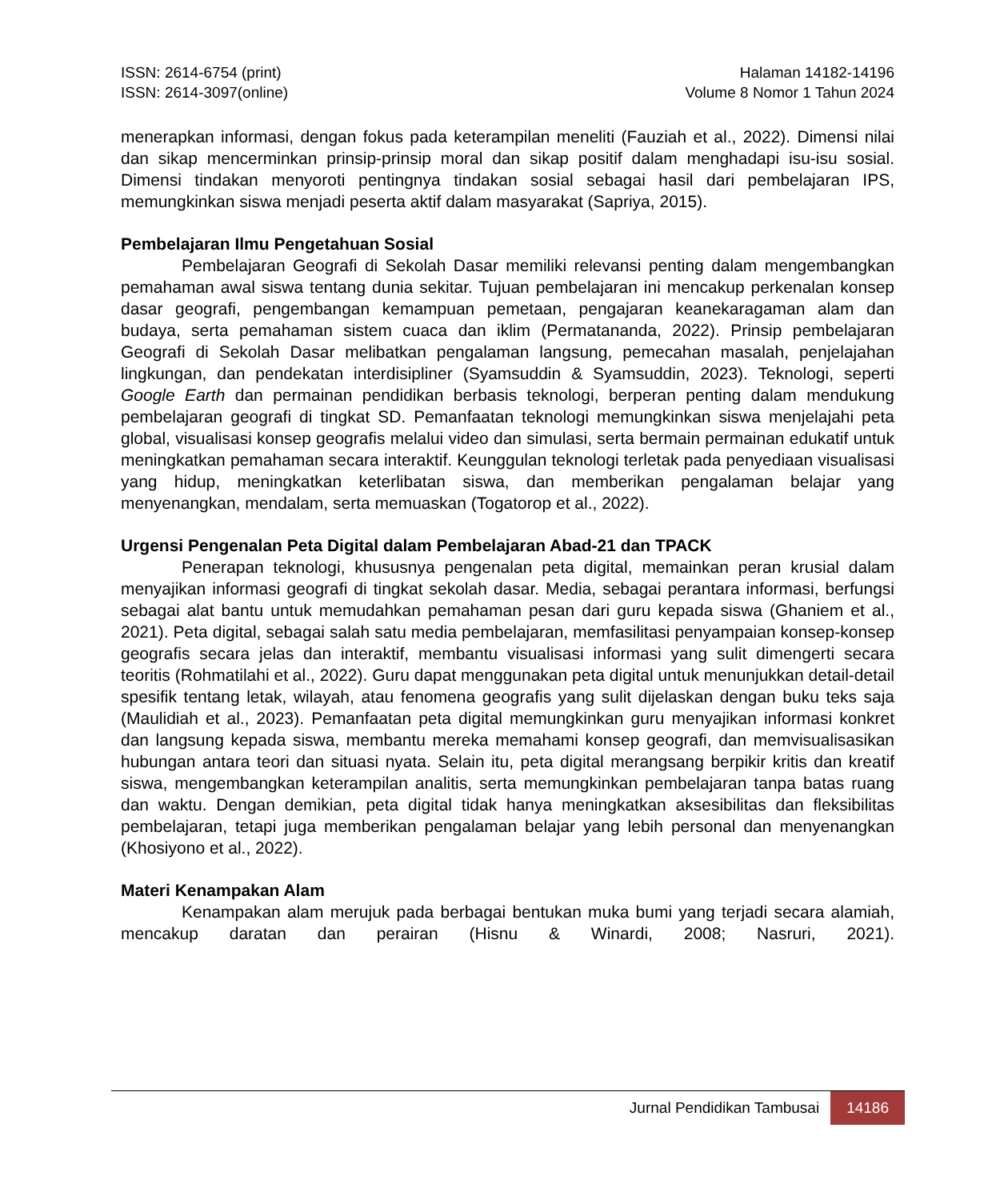ISSN: 2614-6754 (print)
ISSN: 2614-3097(online)
Halaman 14182-14196
Volume 8 Nomor 1 Tahun 2024
menerapkan informasi, dengan fokus pada keterampilan meneliti (Fauziah et al., 2022). Dimensi nilai dan sikap mencerminkan prinsip-prinsip moral dan sikap positif dalam menghadapi isu-isu sosial. Dimensi tindakan menyoroti pentingnya tindakan sosial sebagai hasil dari pembelajaran IPS, memungkinkan siswa menjadi peserta aktif dalam masyarakat (Sapriya, 2015).
Pembelajaran Ilmu Pengetahuan Sosial
Pembelajaran Geografi di Sekolah Dasar memiliki relevansi penting dalam mengembangkan pemahaman awal siswa tentang dunia sekitar. Tujuan pembelajaran ini mencakup perkenalan konsep dasar geografi, pengembangan kemampuan pemetaan, pengajaran keanekaragaman alam dan budaya, serta pemahaman sistem cuaca dan iklim (Permatananda, 2022). Prinsip pembelajaran Geografi di Sekolah Dasar melibatkan pengalaman langsung, pemecahan masalah, penjelajahan lingkungan, dan pendekatan interdisipliner (Syamsuddin & Syamsuddin, 2023). Teknologi, seperti Google Earth dan permainan pendidikan berbasis teknologi, berperan penting dalam mendukung pembelajaran geografi di tingkat SD. Pemanfaatan teknologi memungkinkan siswa menjelajahi peta global, visualisasi konsep geografis melalui video dan simulasi, serta bermain permainan edukatif untuk meningkatkan pemahaman secara interaktif. Keunggulan teknologi terletak pada penyediaan visualisasi yang hidup, meningkatkan keterlibatan siswa, dan memberikan pengalaman belajar yang menyenangkan, mendalam, serta memuaskan (Togatorop et al., 2022).
Urgensi Pengenalan Peta Digital dalam Pembelajaran Abad-21 dan TPACK
Penerapan teknologi, khususnya pengenalan peta digital, memainkan peran krusial dalam menyajikan informasi geografi di tingkat sekolah dasar. Media, sebagai perantara informasi, berfungsi sebagai alat bantu untuk memudahkan pemahaman pesan dari guru kepada siswa (Ghaniem et al., 2021). Peta digital, sebagai salah satu media pembelajaran, memfasilitasi penyampaian konsep-konsep geografis secara jelas dan interaktif, membantu visualisasi informasi yang sulit dimengerti secara teoritis (Rohmatilahi et al., 2022). Guru dapat menggunakan peta digital untuk menunjukkan detail-detail spesifik tentang letak, wilayah, atau fenomena geografis yang sulit dijelaskan dengan buku teks saja (Maulidiah et al., 2023). Pemanfaatan peta digital memungkinkan guru menyajikan informasi konkret dan langsung kepada siswa, membantu mereka memahami konsep geografi, dan memvisualisasikan hubungan antara teori dan situasi nyata. Selain itu, peta digital merangsang berpikir kritis dan kreatif siswa, mengembangkan keterampilan analitis, serta memungkinkan pembelajaran tanpa batas ruang dan waktu. Dengan demikian, peta digital tidak hanya meningkatkan aksesibilitas dan fleksibilitas pembelajaran, tetapi juga memberikan pengalaman belajar yang lebih personal dan menyenangkan (Khosiyono et al., 2022).
Materi Kenampakan Alam
Kenampakan alam merujuk pada berbagai bentukan muka bumi yang terjadi secara alamiah, mencakup daratan dan perairan (Hisnu & Winardi, 2008; Nasruri, 2021).
Jurnal Pendidikan Tambusai 14186